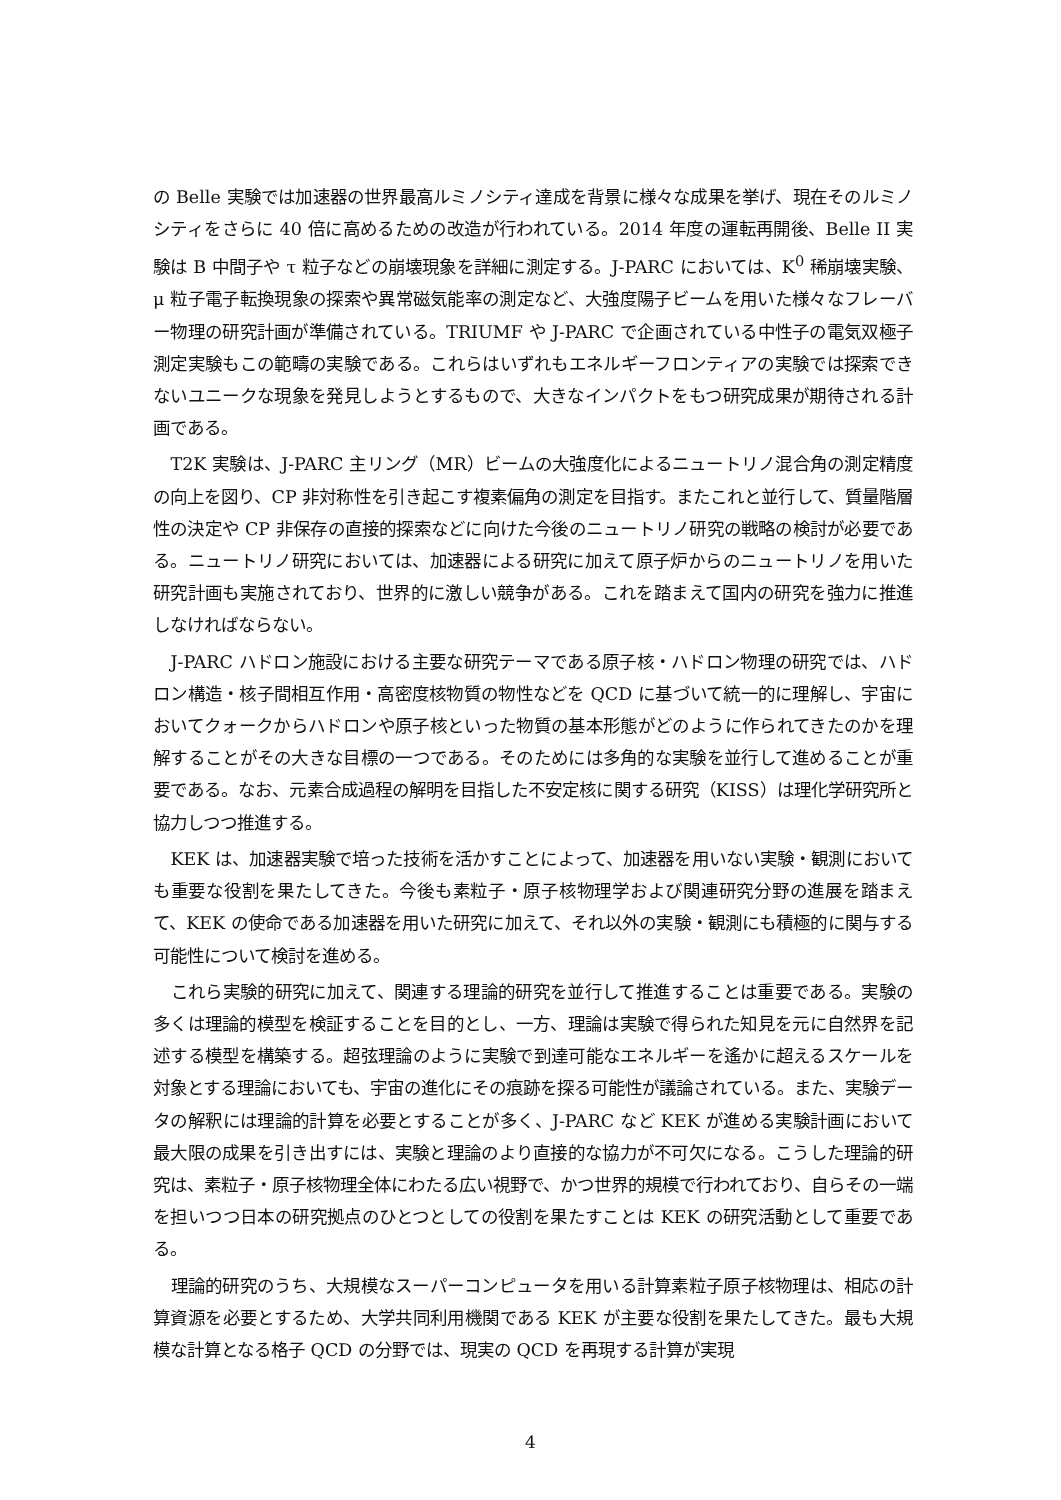の Belle 実験では加速器の世界最高ルミノシティ達成を背景に様々な成果を挙げ、現在そのルミノシティをさらに 40 倍に高めるための改造が行われている。2014 年度の運転再開後、Belle II 実験は B 中間子や τ 粒子などの崩壊現象を詳細に測定する。J-PARC においては、K<sup>0</sup> 稀崩壊実験、μ 粒子電子転換現象の探索や異常磁気能率の測定など、大強度陽子ビームを用いた様々なフレーバー物理の研究計画が準備されている。TRIUMF や J-PARC で企画されている中性子の電気双極子測定実験もこの範疇の実験である。これらはいずれもエネルギーフロンティアの実験では探索できないユニークな現象を発見しようとするもので、大きなインパクトをもつ研究成果が期待される計画である。
T2K 実験は、J-PARC 主リング（MR）ビームの大強度化によるニュートリノ混合角の測定精度の向上を図り、CP 非対称性を引き起こす複素偏角の測定を目指す。またこれと並行して、質量階層性の決定や CP 非保存の直接的探索などに向けた今後のニュートリノ研究の戦略の検討が必要である。ニュートリノ研究においては、加速器による研究に加えて原子炉からのニュートリノを用いた研究計画も実施されており、世界的に激しい競争がある。これを踏まえて国内の研究を強力に推進しなければならない。
J-PARC ハドロン施設における主要な研究テーマである原子核・ハドロン物理の研究では、ハドロン構造・核子間相互作用・高密度核物質の物性などを QCD に基づいて統一的に理解し、宇宙においてクォークからハドロンや原子核といった物質の基本形態がどのように作られてきたのかを理解することがその大きな目標の一つである。そのためには多角的な実験を並行して進めることが重要である。なお、元素合成過程の解明を目指した不安定核に関する研究（KISS）は理化学研究所と協力しつつ推進する。
KEK は、加速器実験で培った技術を活かすことによって、加速器を用いない実験・観測においても重要な役割を果たしてきた。今後も素粒子・原子核物理学および関連研究分野の進展を踏まえて、KEK の使命である加速器を用いた研究に加えて、それ以外の実験・観測にも積極的に関与する可能性について検討を進める。
これら実験的研究に加えて、関連する理論的研究を並行して推進することは重要である。実験の多くは理論的模型を検証することを目的とし、一方、理論は実験で得られた知見を元に自然界を記述する模型を構築する。超弦理論のように実験で到達可能なエネルギーを遙かに超えるスケールを対象とする理論においても、宇宙の進化にその痕跡を探る可能性が議論されている。また、実験データの解釈には理論的計算を必要とすることが多く、J-PARC など KEK が進める実験計画において最大限の成果を引き出すには、実験と理論のより直接的な協力が不可欠になる。こうした理論的研究は、素粒子・原子核物理全体にわたる広い視野で、かつ世界的規模で行われており、自らその一端を担いつつ日本の研究拠点のひとつとしての役割を果たすことは KEK の研究活動として重要である。
理論的研究のうち、大規模なスーパーコンピュータを用いる計算素粒子原子核物理は、相応の計算資源を必要とするため、大学共同利用機関である KEK が主要な役割を果たしてきた。最も大規模な計算となる格子 QCD の分野では、現実の QCD を再現する計算が実現
4